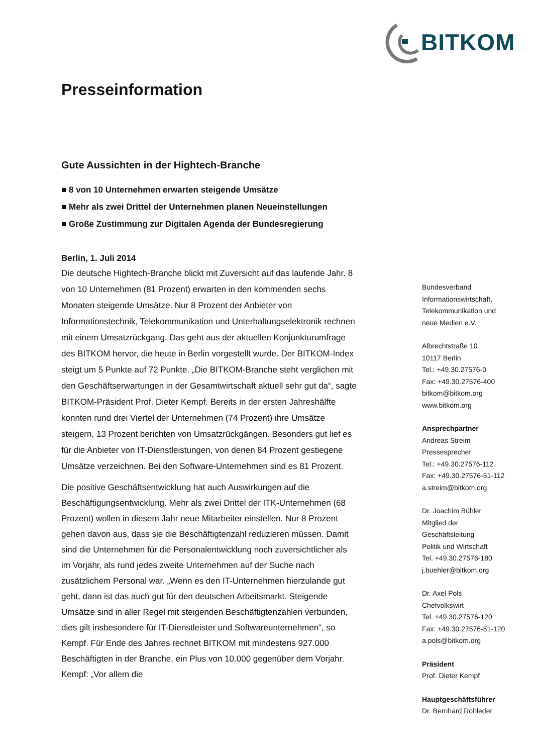BITKOM
Presseinformation
Gute Aussichten in der Hightech-Branche
■ 8 von 10 Unternehmen erwarten steigende Umsätze
■ Mehr als zwei Drittel der Unternehmen planen Neueinstellungen
■ Große Zustimmung zur Digitalen Agenda der Bundesregierung
Berlin, 1. Juli 2014
Die deutsche Hightech-Branche blickt mit Zuversicht auf das laufende Jahr. 8 von 10 Unternehmen (81 Prozent) erwarten in den kommenden sechs Monaten steigende Umsätze. Nur 8 Prozent der Anbieter von Informationstechnik, Telekommunikation und Unterhaltungselektronik rechnen mit einem Umsatzrückgang. Das geht aus der aktuellen Konjunkturumfrage des BITKOM hervor, die heute in Berlin vorgestellt wurde. Der BITKOM-Index steigt um 5 Punkte auf 72 Punkte. „Die BITKOM-Branche steht verglichen mit den Geschäftserwartungen in der Gesamtwirtschaft aktuell sehr gut da“, sagte BITKOM-Präsident Prof. Dieter Kempf. Bereits in der ersten Jahreshälfte konnten rund drei Viertel der Unternehmen (74 Prozent) ihre Umsätze steigern, 13 Prozent berichten von Umsatzrückgängen. Besonders gut lief es für die Anbieter von IT-Dienstleistungen, von denen 84 Prozent gestiegene Umsätze verzeichnen. Bei den Software-Unternehmen sind es 81 Prozent.
Die positive Geschäftsentwicklung hat auch Auswirkungen auf die Beschäftigungsentwicklung. Mehr als zwei Drittel der ITK-Unternehmen (68 Prozent) wollen in diesem Jahr neue Mitarbeiter einstellen. Nur 8 Prozent gehen davon aus, dass sie die Beschäftigtenzahl reduzieren müssen. Damit sind die Unternehmen für die Personalentwicklung noch zuversichtlicher als im Vorjahr, als rund jedes zweite Unternehmen auf der Suche nach zusätzlichem Personal war. „Wenn es den IT-Unternehmen hierzulande gut geht, dann ist das auch gut für den deutschen Arbeitsmarkt. Steigende Umsätze sind in aller Regel mit steigenden Beschäftigtenzahlen verbunden, dies gilt insbesondere für IT-Dienstleister und Softwareunternehmen“, so Kempf. Für Ende des Jahres rechnet BITKOM mit mindestens 927.000 Beschäftigten in der Branche, ein Plus von 10.000 gegenüber dem Vorjahr. Kempf: „Vor allem die
Bundesverband
Informationswirtschaft,
Telekommunikation und
neue Medien e.V.
Albrechtstraße 10
10117 Berlin
Tel.: +49.30.27576-0
Fax: +49.30.27576-400
bitkom@bitkom.org
www.bitkom.org
Ansprechpartner
Andreas Streim
Pressesprecher
Tel.: +49.30.27576-112
Fax: +49.30.27576-51-112
a.streim@bitkom.org
Dr. Joachim Bühler
Mitglied der
Geschäftsleitung
Politik und Wirtschaft
Tel. +49.30.27576-180
j.buehler@bitkom.org
Dr. Axel Pols
Chefvolkswirt
Tel. +49.30.27576-120
Fax: +49.30.27576-51-120
a.pols@bitkom.org
Präsident
Prof. Dieter Kempf
Hauptgeschäftsführer
Dr. Bernhard Rohleder